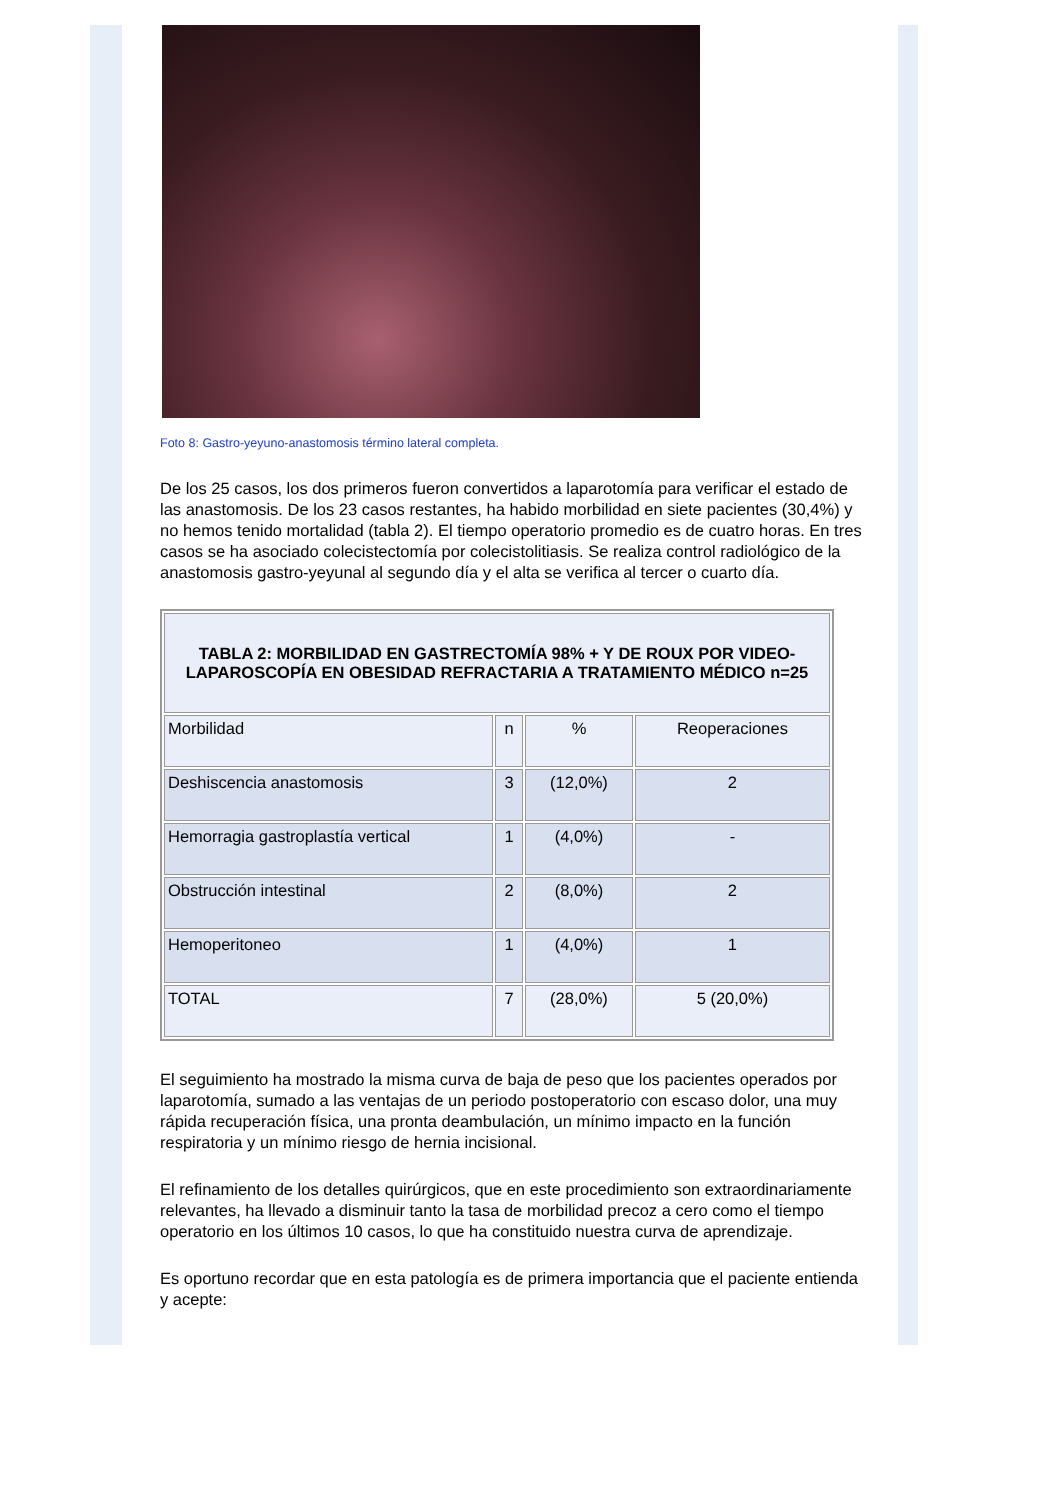Foto 8: Gastro-yeyuno-anastomosis término lateral completa.
De los 25 casos, los dos primeros fueron convertidos a laparotomía para verificar el estado de las anastomosis. De los 23 casos restantes, ha habido morbilidad en siete pacientes (30,4%) y no hemos tenido mortalidad (tabla 2). El tiempo operatorio promedio es de cuatro horas. En tres casos se ha asociado colecistectomía por colecistolitiasis. Se realiza control radiológico de la anastomosis gastro-yeyunal al segundo día y el alta se verifica al tercer o cuarto día.
| TABLA 2: MORBILIDAD EN GASTRECTOMÍA 98% + Y DE ROUX POR VIDEO-LAPAROSCOPÍA EN OBESIDAD REFRACTARIA A TRATAMIENTO MÉDICO n=25 | | | |
| --- | --- | --- | --- |
| Morbilidad | n | % | Reoperaciones |
| Deshiscencia anastomosis | 3 | (12,0%) | 2 |
| Hemorragia gastroplastía vertical | 1 | (4,0%) | - |
| Obstrucción intestinal | 2 | (8,0%) | 2 |
| Hemoperitoneo | 1 | (4,0%) | 1 |
| TOTAL | 7 | (28,0%) | 5 (20,0%) |
El seguimiento ha mostrado la misma curva de baja de peso que los pacientes operados por laparotomía, sumado a las ventajas de un periodo postoperatorio con escaso dolor, una muy rápida recuperación física, una pronta deambulación, un mínimo impacto en la función respiratoria y un mínimo riesgo de hernia incisional.
El refinamiento de los detalles quirúrgicos, que en este procedimiento son extraordinariamente relevantes, ha llevado a disminuir tanto la tasa de morbilidad precoz a cero como el tiempo operatorio en los últimos 10 casos, lo que ha constituido nuestra curva de aprendizaje.
Es oportuno recordar que en esta patología es de primera importancia que el paciente entienda y acepte: